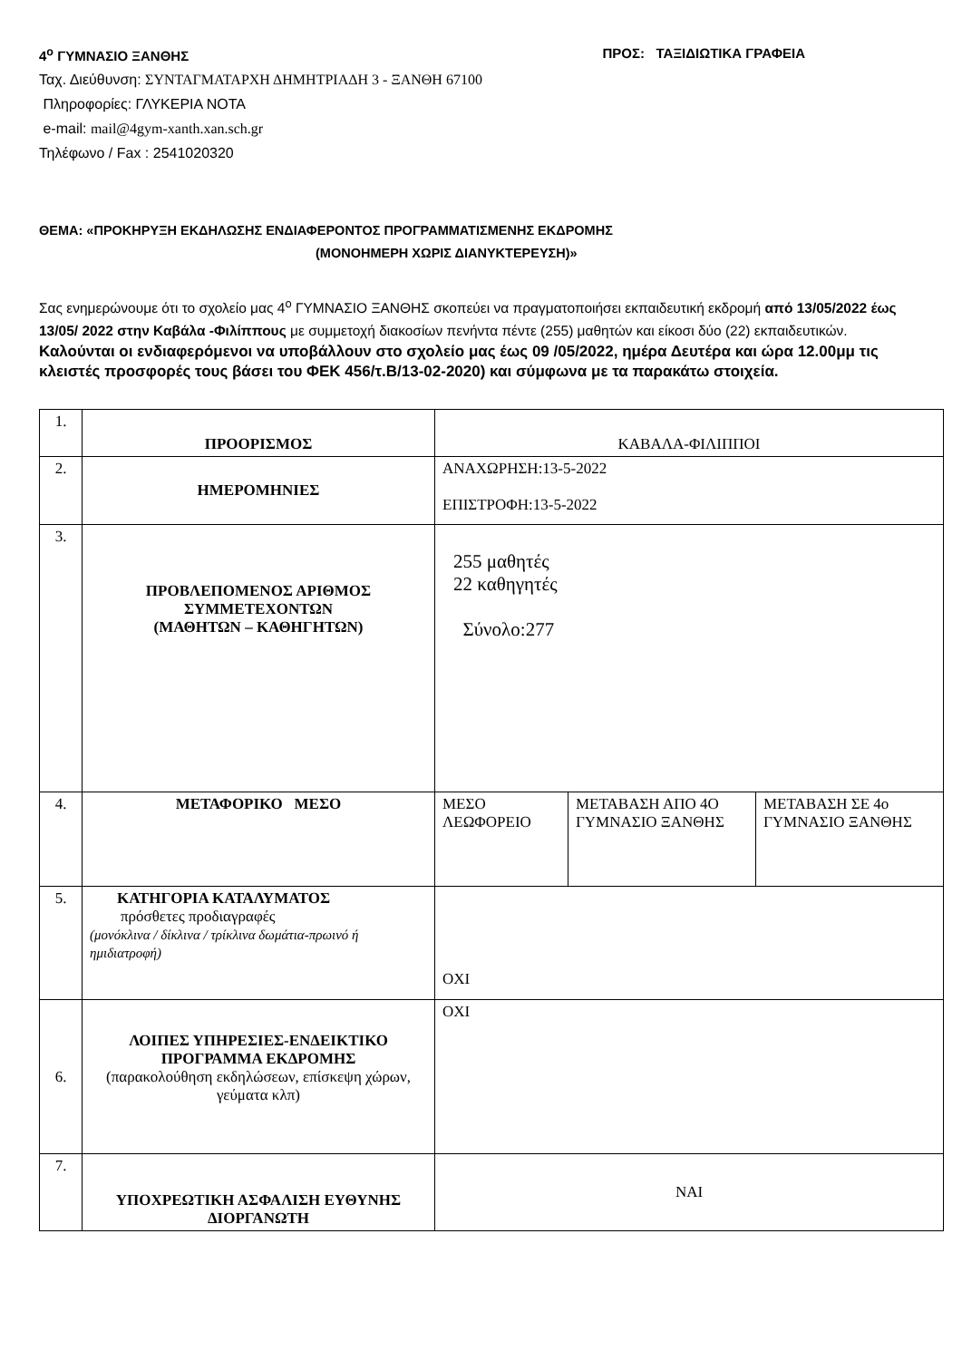4<sup>ο</sup> ΓΥΜΝΑΣΙΟ ΞΑΝΘΗΣ ΠΡΟΣ: ΤΑΞΙΔΙΩΤΙΚΑ ΓΡΑΦΕΙΑ
Ταχ. Διεύθυνση: ΣΥΝΤΑΓΜΑΤΑΡΧΗ ΔΗΜΗΤΡΙΑΔΗ 3 - ΞΑΝΘΗ 67100
Πληροφορίες: ΓΛΥΚΕΡΙΑ ΝΟΤΑ
e-mail: mail@4gym-xanth.xan.sch.gr
Τηλέφωνο / Fax : 2541020320
ΘΕΜΑ: «ΠΡΟΚΗΡΥΞΗ ΕΚΔΗΛΩΣΗΣ ΕΝΔΙΑΦΕΡΟΝΤΟΣ ΠΡΟΓΡΑΜΜΑΤΙΣΜΕΝΗΣ ΕΚΔΡΟΜΗΣ
(ΜΟΝΟΗΜΕΡΗ ΧΩΡΙΣ ΔΙΑΝΥΚΤΕΡΕΥΣΗ)»
Σας ενημερώνουμε ότι το σχολείο μας 4<sup>ο</sup> ΓΥΜΝΑΣΙΟ ΞΑΝΘΗΣ σκοπεύει να πραγματοποιήσει εκπαιδευτική εκδρομή από 13/05/2022 έως 13/05/ 2022 στην Καβάλα -Φιλίππους με συμμετοχή διακοσίων πενήντα πέντε (255) μαθητών και είκοσι δύο (22) εκπαιδευτικών.
Καλούνται οι ενδιαφερόμενοι να υποβάλλουν στο σχολείο μας έως 09 /05/2022, ημέρα Δευτέρα και ώρα 12.00μμ τις κλειστές προσφορές τους βάσει του ΦΕΚ 456/τ.Β/13-02-2020) και σύμφωνα με τα παρακάτω στοιχεία.
| 1. | ΠΡΟΟΡΙΣΜΟΣ | ΚΑΒΑΛΑ-ΦΙΛΙΠΠΟΙ | | |
| 2. | ΗΜΕΡΟΜΗΝΙΕΣ | ΑΝΑΧΩΡΗΣΗ:13-5-2022 ΕΠΙΣΤΡΟΦΗ:13-5-2022 | | |
| 3. | ΠΡΟΒΛΕΠΟΜΕΝΟΣ ΑΡΙΘΜΟΣ ΣΥΜΜΕΤΕΧΟΝΤΩΝ (ΜΑΘΗΤΩΝ – ΚΑΘΗΓΗΤΩΝ) | 255 μαθητές 22 καθηγητές Σύνολο:277 | | |
| 4. | ΜΕΤΑΦΟΡΙΚΟ ΜΕΣΟ | ΜΕΣΟ ΛΕΩΦΟΡΕΙΟ | ΜΕΤΑΒΑΣΗ ΑΠΟ 4Ο ΓΥΜΝΑΣΙΟ ΞΑΝΘΗΣ | ΜΕΤΑΒΑΣΗ ΣΕ 4ο ΓΥΜΝΑΣΙΟ ΞΑΝΘΗΣ |
| 5. | ΚΑΤΗΓΟΡΙΑ ΚΑΤΑΛΥΜΑΤΟΣ πρόσθετες προδιαγραφές (μονόκλινα / δίκλινα / τρίκλινα δωμάτια-πρωινό ή ημιδιατροφή) | ΟΧΙ | | |
| 6. | ΛΟΙΠΕΣ ΥΠΗΡΕΣΙΕΣ-ΕΝΔΕΙΚΤΙΚΟ ΠΡΟΓΡΑΜΜΑ ΕΚΔΡΟΜΗΣ (παρακολούθηση εκδηλώσεων, επίσκεψη χώρων, γεύματα κλπ) | ΟΧΙ | | |
| 7. | ΥΠΟΧΡΕΩΤΙΚΗ ΑΣΦΑΛΙΣΗ ΕΥΘΥΝΗΣ ΔΙΟΡΓΑΝΩΤΗ | ΝΑΙ | | |